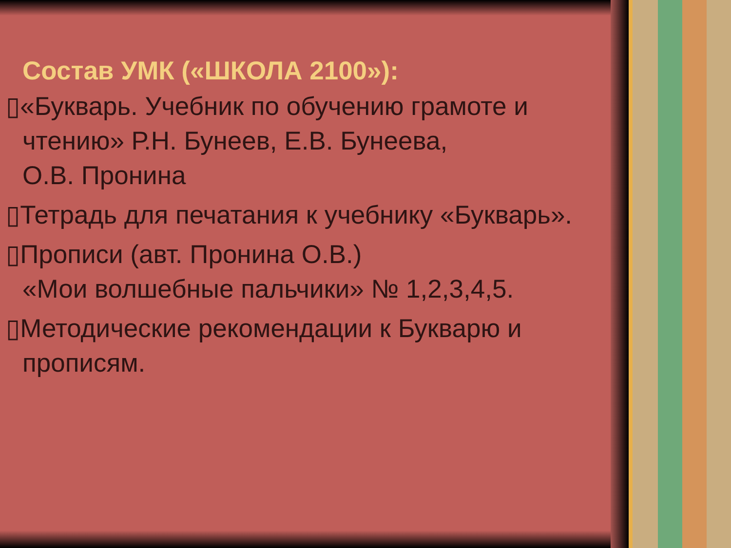Состав УМК («ШКОЛА 2100»):
▯«Букварь. Учебник по обучению грамоте и чтению» Р.Н. Бунеев, Е.В. Бунеева,
О.В. Пронина
▯Тетрадь для печатания к учебнику «Букварь».
▯Прописи (авт. Пронина О.В.)
«Мои волшебные пальчики» № 1,2,3,4,5.
▯Методические рекомендации к Букварю и прописям.